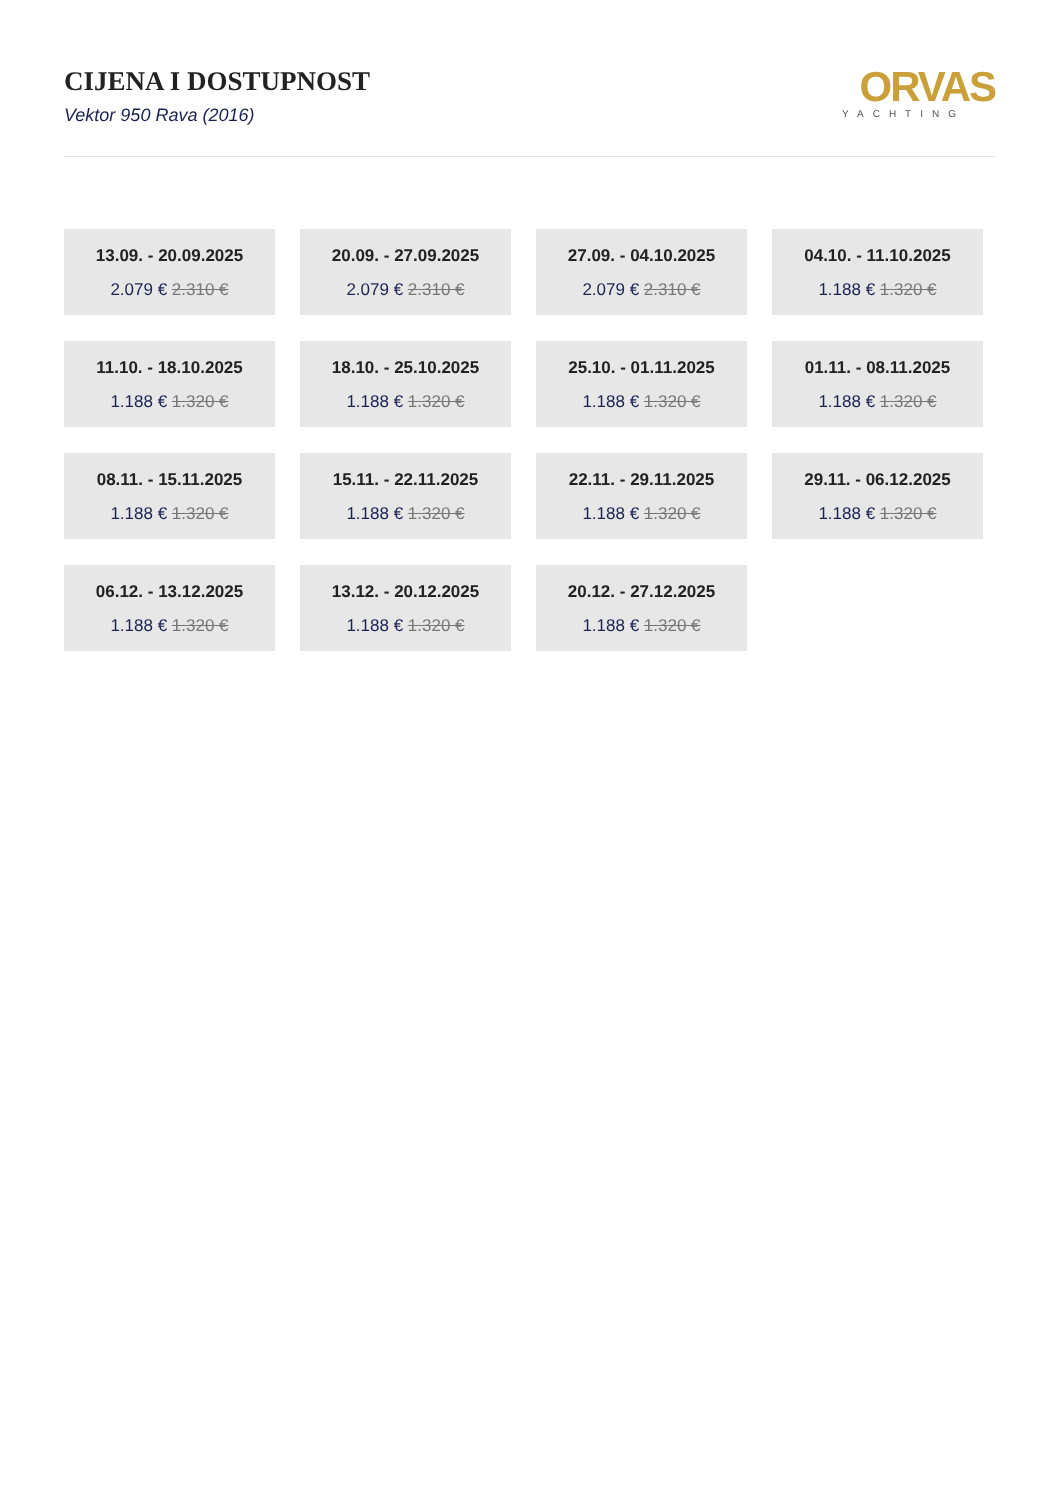CIJENA I DOSTUPNOST
Vektor 950 Rava (2016)
ORVAS
YACHTING
13.09. - 20.09.2025
2.079 € 2.310 €
20.09. - 27.09.2025
2.079 € 2.310 €
27.09. - 04.10.2025
2.079 € 2.310 €
04.10. - 11.10.2025
1.188 € 1.320 €
11.10. - 18.10.2025
1.188 € 1.320 €
18.10. - 25.10.2025
1.188 € 1.320 €
25.10. - 01.11.2025
1.188 € 1.320 €
01.11. - 08.11.2025
1.188 € 1.320 €
08.11. - 15.11.2025
1.188 € 1.320 €
15.11. - 22.11.2025
1.188 € 1.320 €
22.11. - 29.11.2025
1.188 € 1.320 €
29.11. - 06.12.2025
1.188 € 1.320 €
06.12. - 13.12.2025
1.188 € 1.320 €
13.12. - 20.12.2025
1.188 € 1.320 €
20.12. - 27.12.2025
1.188 € 1.320 €